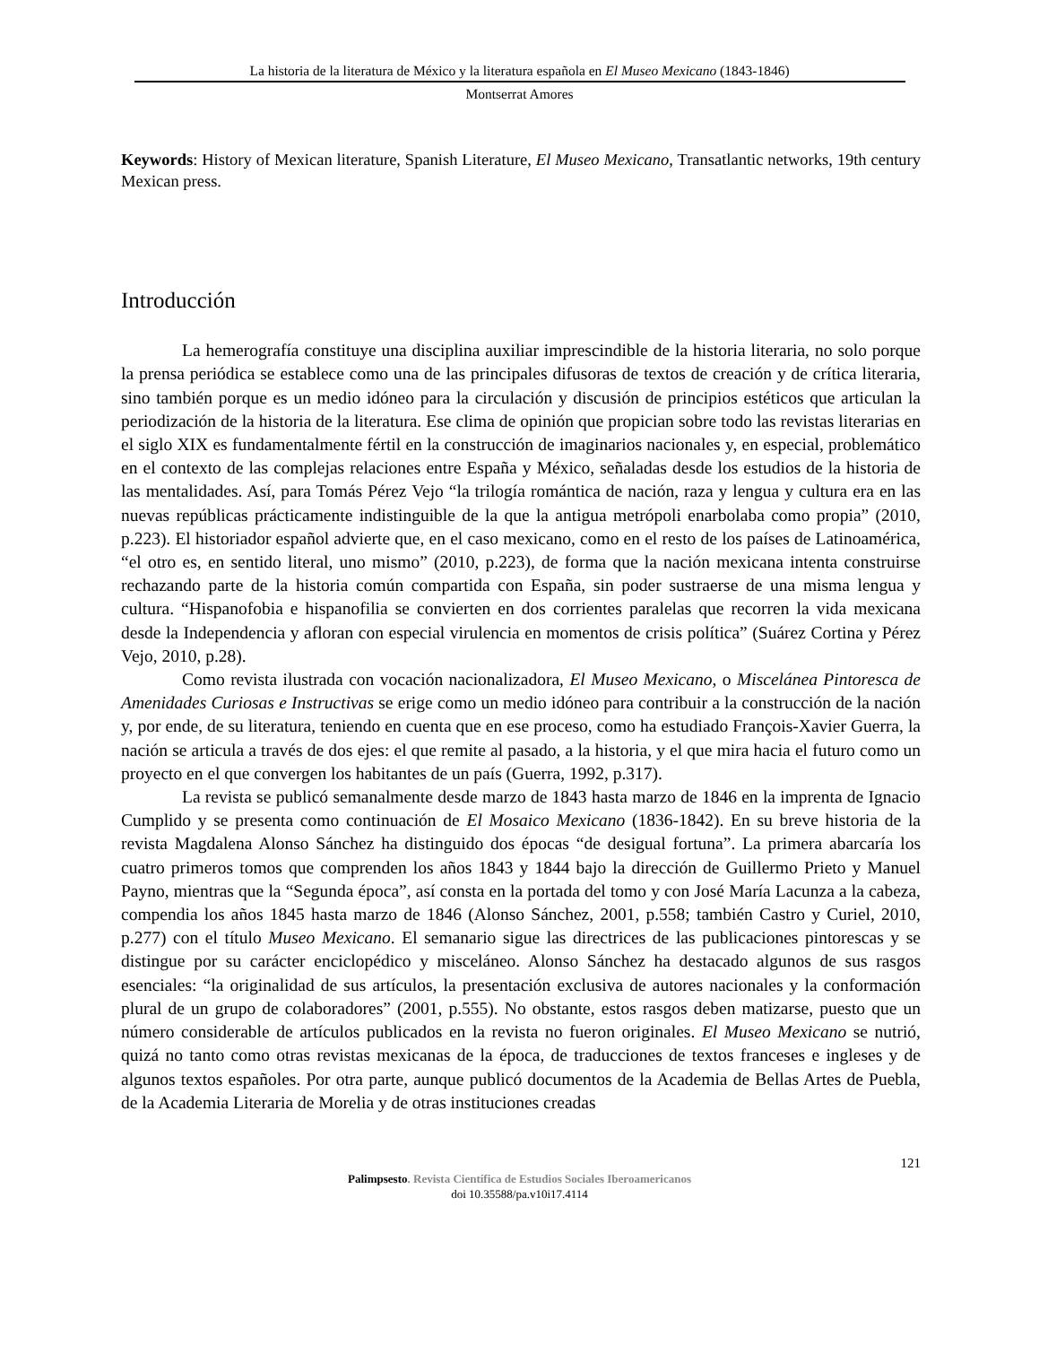La historia de la literatura de México y la literatura española en El Museo Mexicano (1843-1846)
Montserrat Amores
Keywords: History of Mexican literature, Spanish Literature, El Museo Mexicano, Transatlantic networks, 19th century Mexican press.
Introducción
La hemerografía constituye una disciplina auxiliar imprescindible de la historia literaria, no solo porque la prensa periódica se establece como una de las principales difusoras de textos de creación y de crítica literaria, sino también porque es un medio idóneo para la circulación y discusión de principios estéticos que articulan la periodización de la historia de la literatura. Ese clima de opinión que propician sobre todo las revistas literarias en el siglo XIX es fundamentalmente fértil en la construcción de imaginarios nacionales y, en especial, problemático en el contexto de las complejas relaciones entre España y México, señaladas desde los estudios de la historia de las mentalidades. Así, para Tomás Pérez Vejo “la trilogía romántica de nación, raza y lengua y cultura era en las nuevas repúblicas prácticamente indistinguible de la que la antigua metrópoli enarbolaba como propia” (2010, p.223). El historiador español advierte que, en el caso mexicano, como en el resto de los países de Latinoamérica, “el otro es, en sentido literal, uno mismo” (2010, p.223), de forma que la nación mexicana intenta construirse rechazando parte de la historia común compartida con España, sin poder sustraerse de una misma lengua y cultura. “Hispanofobia e hispanofilia se convierten en dos corrientes paralelas que recorren la vida mexicana desde la Independencia y afloran con especial virulencia en momentos de crisis política” (Suárez Cortina y Pérez Vejo, 2010, p.28).
Como revista ilustrada con vocación nacionalizadora, El Museo Mexicano, o Miscelánea Pintoresca de Amenidades Curiosas e Instructivas se erige como un medio idóneo para contribuir a la construcción de la nación y, por ende, de su literatura, teniendo en cuenta que en ese proceso, como ha estudiado François-Xavier Guerra, la nación se articula a través de dos ejes: el que remite al pasado, a la historia, y el que mira hacia el futuro como un proyecto en el que convergen los habitantes de un país (Guerra, 1992, p.317).
La revista se publicó semanalmente desde marzo de 1843 hasta marzo de 1846 en la imprenta de Ignacio Cumplido y se presenta como continuación de El Mosaico Mexicano (1836-1842). En su breve historia de la revista Magdalena Alonso Sánchez ha distinguido dos épocas “de desigual fortuna”. La primera abarcaría los cuatro primeros tomos que comprenden los años 1843 y 1844 bajo la dirección de Guillermo Prieto y Manuel Payno, mientras que la “Segunda época”, así consta en la portada del tomo y con José María Lacunza a la cabeza, compendia los años 1845 hasta marzo de 1846 (Alonso Sánchez, 2001, p.558; también Castro y Curiel, 2010, p.277) con el título Museo Mexicano. El semanario sigue las directrices de las publicaciones pintorescas y se distingue por su carácter enciclopédico y misceláneo. Alonso Sánchez ha destacado algunos de sus rasgos esenciales: “la originalidad de sus artículos, la presentación exclusiva de autores nacionales y la conformación plural de un grupo de colaboradores” (2001, p.555). No obstante, estos rasgos deben matizarse, puesto que un número considerable de artículos publicados en la revista no fueron originales. El Museo Mexicano se nutrió, quizá no tanto como otras revistas mexicanas de la época, de traducciones de textos franceses e ingleses y de algunos textos españoles. Por otra parte, aunque publicó documentos de la Academia de Bellas Artes de Puebla, de la Academia Literaria de Morelia y de otras instituciones creadas
121
Palimpsesto. Revista Científica de Estudios Sociales Iberoamericanos
doi 10.35588/pa.v10i17.4114